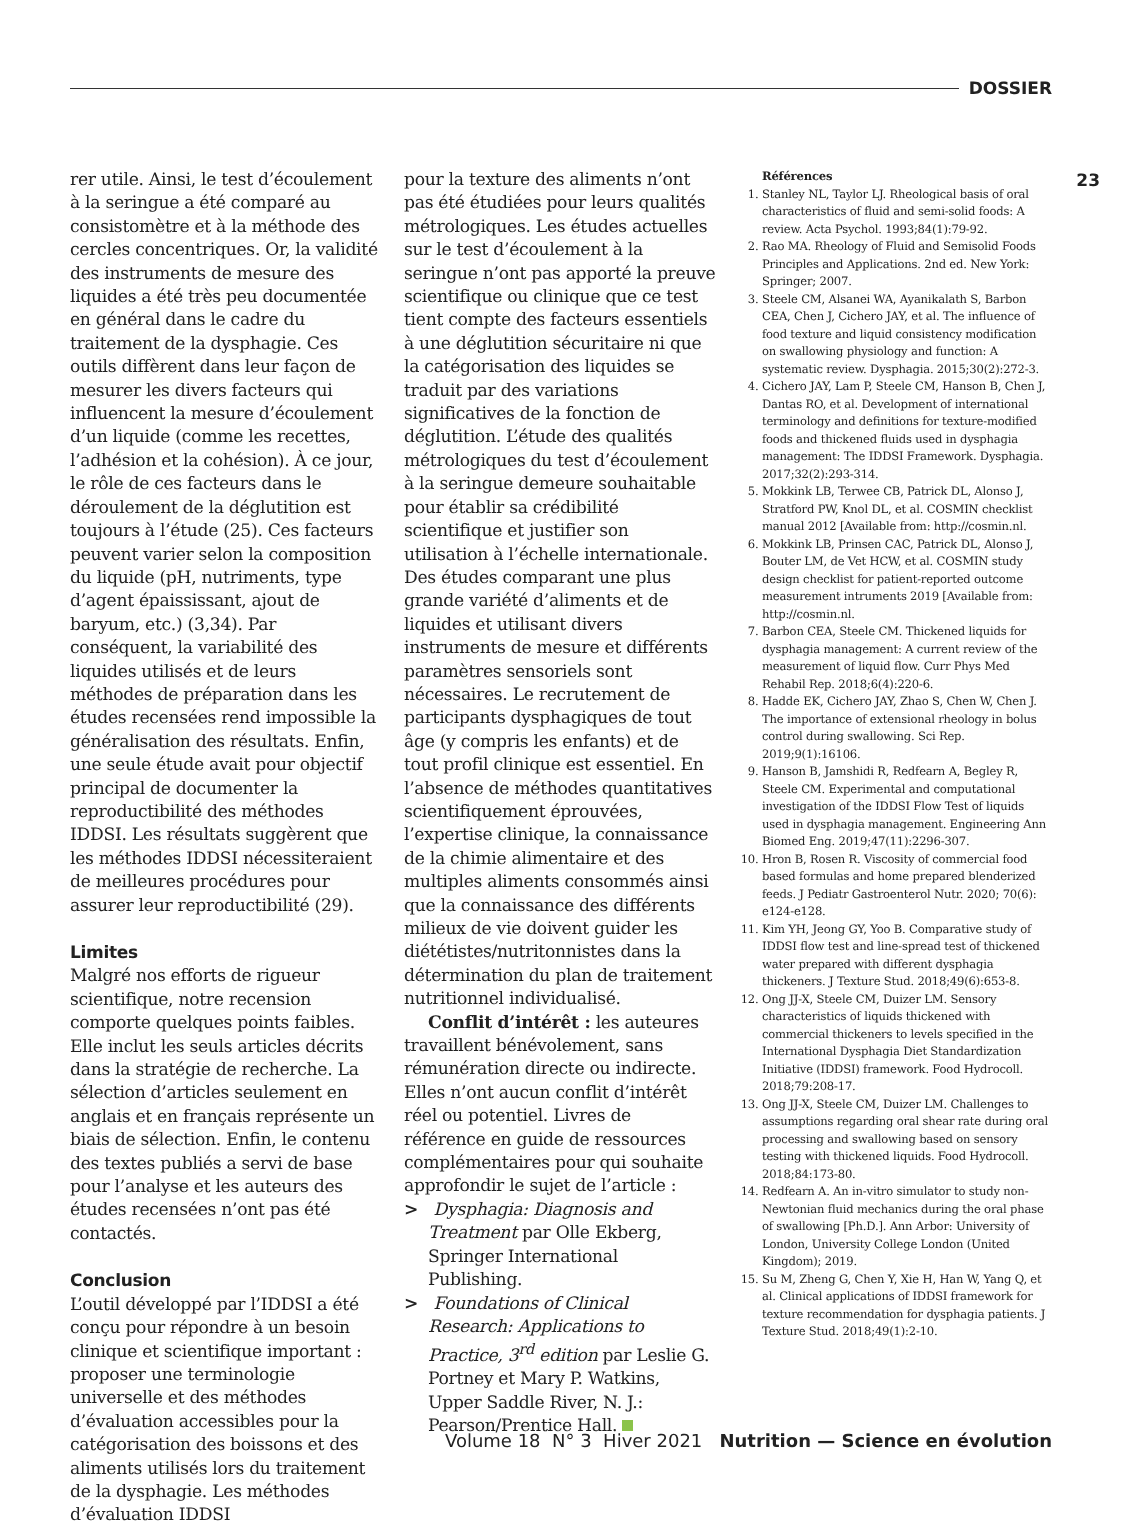DOSSIER
23
rer utile. Ainsi, le test d’écoulement à la seringue a été comparé au consistomètre et à la méthode des cercles concentriques. Or, la validité des instruments de mesure des liquides a été très peu documentée en général dans le cadre du traitement de la dysphagie. Ces outils diffèrent dans leur façon de mesurer les divers facteurs qui influencent la mesure d’écoulement d’un liquide (comme les recettes, l’adhésion et la cohésion). À ce jour, le rôle de ces facteurs dans le déroulement de la déglutition est toujours à l’étude (25). Ces facteurs peuvent varier selon la composition du liquide (pH, nutriments, type d’agent épaississant, ajout de baryum, etc.) (3,34). Par conséquent, la variabilité des liquides utilisés et de leurs méthodes de préparation dans les études recensées rend impossible la généralisation des résultats. Enfin, une seule étude avait pour objectif principal de documenter la reproductibilité des méthodes IDDSI. Les résultats suggèrent que les méthodes IDDSI nécessiteraient de meilleures procédures pour assurer leur reproductibilité (29).
Limites
Malgré nos efforts de rigueur scientifique, notre recension comporte quelques points faibles. Elle inclut les seuls articles décrits dans la stratégie de recherche. La sélection d’articles seulement en anglais et en français représente un biais de sélection. Enfin, le contenu des textes publiés a servi de base pour l’analyse et les auteurs des études recensées n’ont pas été contactés.
Conclusion
L’outil développé par l’IDDSI a été conçu pour répondre à un besoin clinique et scientifique important : proposer une terminologie universelle et des méthodes d’évaluation accessibles pour la catégorisation des boissons et des aliments utilisés lors du traitement de la dysphagie. Les méthodes d’évaluation IDDSI
pour la texture des aliments n’ont pas été étudiées pour leurs qualités métrologiques. Les études actuelles sur le test d’écoulement à la seringue n’ont pas apporté la preuve scientifique ou clinique que ce test tient compte des facteurs essentiels à une déglutition sécuritaire ni que la catégorisation des liquides se traduit par des variations significatives de la fonction de déglutition. L’étude des qualités métrologiques du test d’écoulement à la seringue demeure souhaitable pour établir sa crédibilité scientifique et justifier son utilisation à l’échelle internationale. Des études comparant une plus grande variété d’aliments et de liquides et utilisant divers instruments de mesure et différents paramètres sensoriels sont nécessaires. Le recrutement de participants dysphagiques de tout âge (y compris les enfants) et de tout profil clinique est essentiel. En l’absence de méthodes quantitatives scientifiquement éprouvées, l’expertise clinique, la connaissance de la chimie alimentaire et des multiples aliments consommés ainsi que la connaissance des différents milieux de vie doivent guider les diététistes/nutritonnistes dans la détermination du plan de traitement nutritionnel individualisé.
Conflit d’intérêt : les auteures travaillent bénévolement, sans rémunération directe ou indirecte. Elles n’ont aucun conflit d’intérêt réel ou potentiel. Livres de référence en guide de ressources complémentaires pour qui souhaite approfondir le sujet de l’article :
> Dysphagia: Diagnosis and Treatment par Olle Ekberg, Springer International Publishing.
> Foundations of Clinical Research: Applications to Practice, 3<sup>rd</sup> edition par Leslie G. Portney et Mary P. Watkins, Upper Saddle River, N. J.: Pearson/Prentice Hall.
Références
1. Stanley NL, Taylor LJ. Rheological basis of oral characteristics of fluid and semi-solid foods: A review. Acta Psychol. 1993;84(1):79-92.
2. Rao MA. Rheology of Fluid and Semisolid Foods Principles and Applications. 2nd ed. New York: Springer; 2007.
3. Steele CM, Alsanei WA, Ayanikalath S, Barbon CEA, Chen J, Cichero JAY, et al. The influence of food texture and liquid consistency modification on swallowing physiology and function: A systematic review. Dysphagia. 2015;30(2):272-3.
4. Cichero JAY, Lam P, Steele CM, Hanson B, Chen J, Dantas RO, et al. Development of international terminology and definitions for texture-modified foods and thickened fluids used in dysphagia management: The IDDSI Framework. Dysphagia. 2017;32(2):293-314.
5. Mokkink LB, Terwee CB, Patrick DL, Alonso J, Stratford PW, Knol DL, et al. COSMIN checklist manual 2012 [Available from: http://cosmin.nl.
6. Mokkink LB, Prinsen CAC, Patrick DL, Alonso J, Bouter LM, de Vet HCW, et al. COSMIN study design checklist for patient-reported outcome measurement intruments 2019 [Available from: http://cosmin.nl.
7. Barbon CEA, Steele CM. Thickened liquids for dysphagia management: A current review of the measurement of liquid flow. Curr Phys Med Rehabil Rep. 2018;6(4):220-6.
8. Hadde EK, Cichero JAY, Zhao S, Chen W, Chen J. The importance of extensional rheology in bolus control during swallowing. Sci Rep. 2019;9(1):16106.
9. Hanson B, Jamshidi R, Redfearn A, Begley R, Steele CM. Experimental and computational investigation of the IDDSI Flow Test of liquids used in dysphagia management. Engineering Ann Biomed Eng. 2019;47(11):2296-307.
10. Hron B, Rosen R. Viscosity of commercial food based formulas and home prepared blenderized feeds. J Pediatr Gastroenterol Nutr. 2020; 70(6): e124-e128.
11. Kim YH, Jeong GY, Yoo B. Comparative study of IDDSI flow test and line-spread test of thickened water prepared with different dysphagia thickeners. J Texture Stud. 2018;49(6):653-8.
12. Ong JJ-X, Steele CM, Duizer LM. Sensory characteristics of liquids thickened with commercial thickeners to levels specified in the International Dysphagia Diet Standardization Initiative (IDDSI) framework. Food Hydrocoll. 2018;79:208-17.
13. Ong JJ-X, Steele CM, Duizer LM. Challenges to assumptions regarding oral shear rate during oral processing and swallowing based on sensory testing with thickened liquids. Food Hydrocoll. 2018;84:173-80.
14. Redfearn A. An in-vitro simulator to study non-Newtonian fluid mechanics during the oral phase of swallowing [Ph.D.]. Ann Arbor: University of London, University College London (United Kingdom); 2019.
15. Su M, Zheng G, Chen Y, Xie H, Han W, Yang Q, et al. Clinical applications of IDDSI framework for texture recommendation for dysphagia patients. J Texture Stud. 2018;49(1):2-10.
Volume 18 N° 3 Hiver 2021 Nutrition — Science en évolution